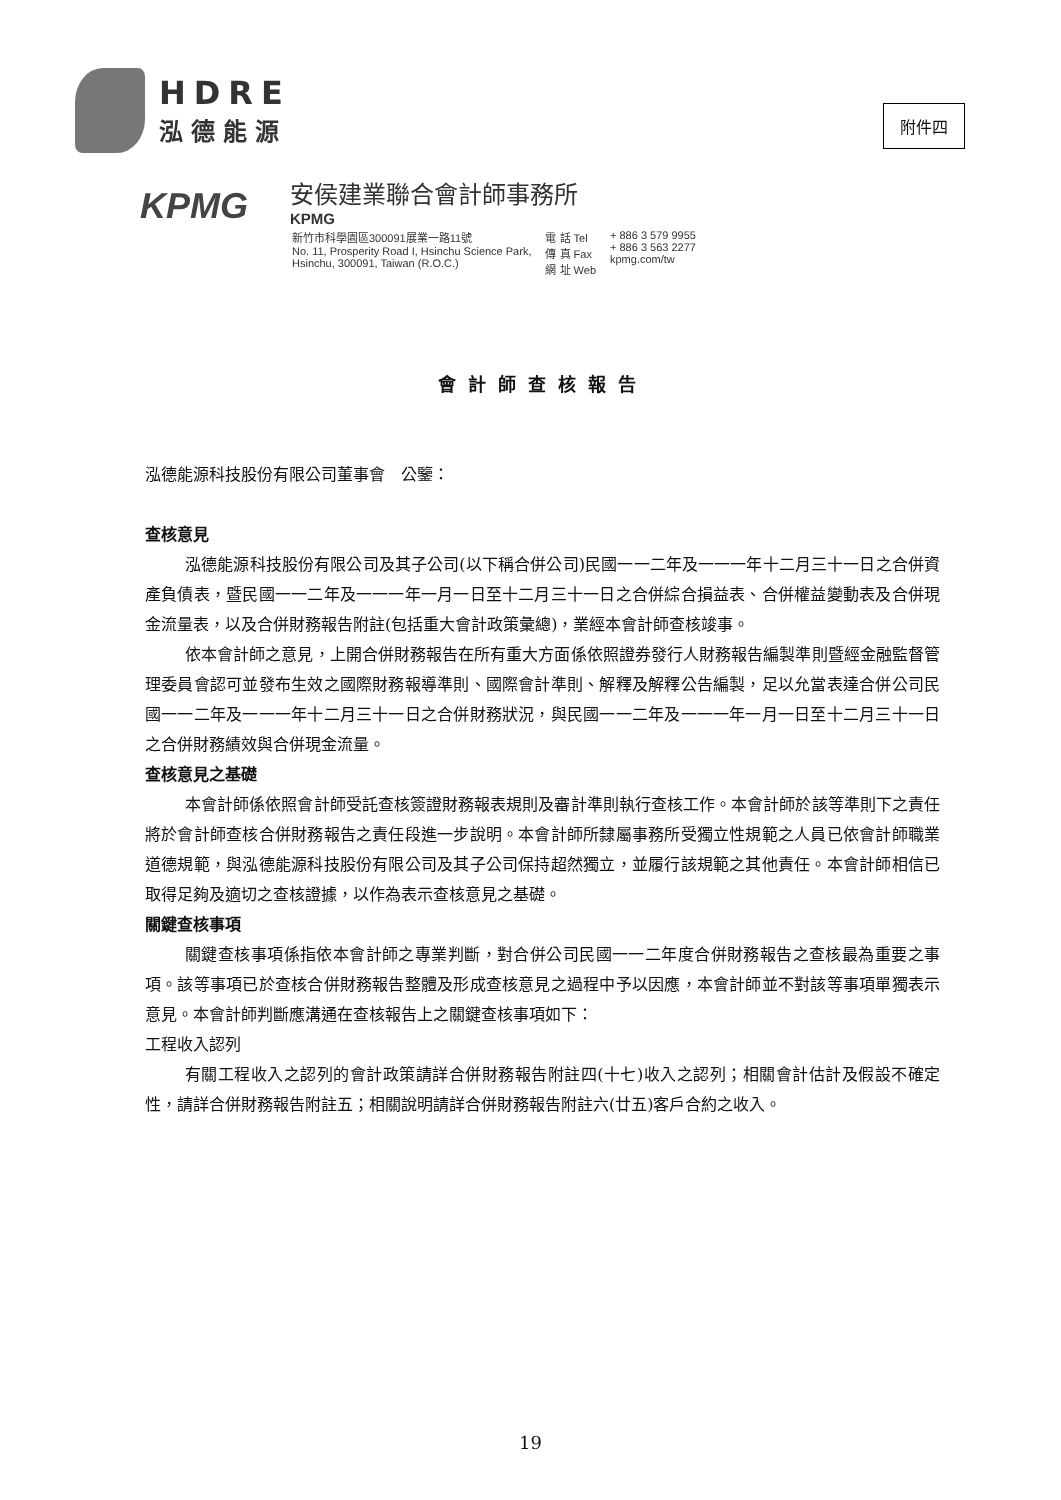HDRE
泓德能源
附件四
KPMG
安侯建業聯合會計師事務所
KPMG
| 新竹市科學園區300091展業一路11號 No. 11, Prosperity Road I, Hsinchu Science Park, Hsinchu, 300091, Taiwan (R.O.C.) | 電 話 Tel 傳 真 Fax 網 址 Web | + 886 3 579 9955 + 886 3 563 2277 kpmg.com/tw |
會計師查核報告
泓德能源科技股份有限公司董事會　公鑒：
查核意見
泓德能源科技股份有限公司及其子公司(以下稱合併公司)民國一一二年及一一一年十二月三十一日之合併資產負債表，暨民國一一二年及一一一年一月一日至十二月三十一日之合併綜合損益表、合併權益變動表及合併現金流量表，以及合併財務報告附註(包括重大會計政策彙總)，業經本會計師查核竣事。
依本會計師之意見，上開合併財務報告在所有重大方面係依照證券發行人財務報告編製準則暨經金融監督管理委員會認可並發布生效之國際財務報導準則、國際會計準則、解釋及解釋公告編製，足以允當表達合併公司民國一一二年及一一一年十二月三十一日之合併財務狀況，與民國一一二年及一一一年一月一日至十二月三十一日之合併財務績效與合併現金流量。
查核意見之基礎
本會計師係依照會計師受託查核簽證財務報表規則及審計準則執行查核工作。本會計師於該等準則下之責任將於會計師查核合併財務報告之責任段進一步說明。本會計師所隸屬事務所受獨立性規範之人員已依會計師職業道德規範，與泓德能源科技股份有限公司及其子公司保持超然獨立，並履行該規範之其他責任。本會計師相信已取得足夠及適切之查核證據，以作為表示查核意見之基礎。
關鍵查核事項
關鍵查核事項係指依本會計師之專業判斷，對合併公司民國一一二年度合併財務報告之查核最為重要之事項。該等事項已於查核合併財務報告整體及形成查核意見之過程中予以因應，本會計師並不對該等事項單獨表示意見。本會計師判斷應溝通在查核報告上之關鍵查核事項如下：
工程收入認列
有關工程收入之認列的會計政策請詳合併財務報告附註四(十七)收入之認列；相關會計估計及假設不確定性，請詳合併財務報告附註五；相關說明請詳合併財務報告附註六(廿五)客戶合約之收入。
19